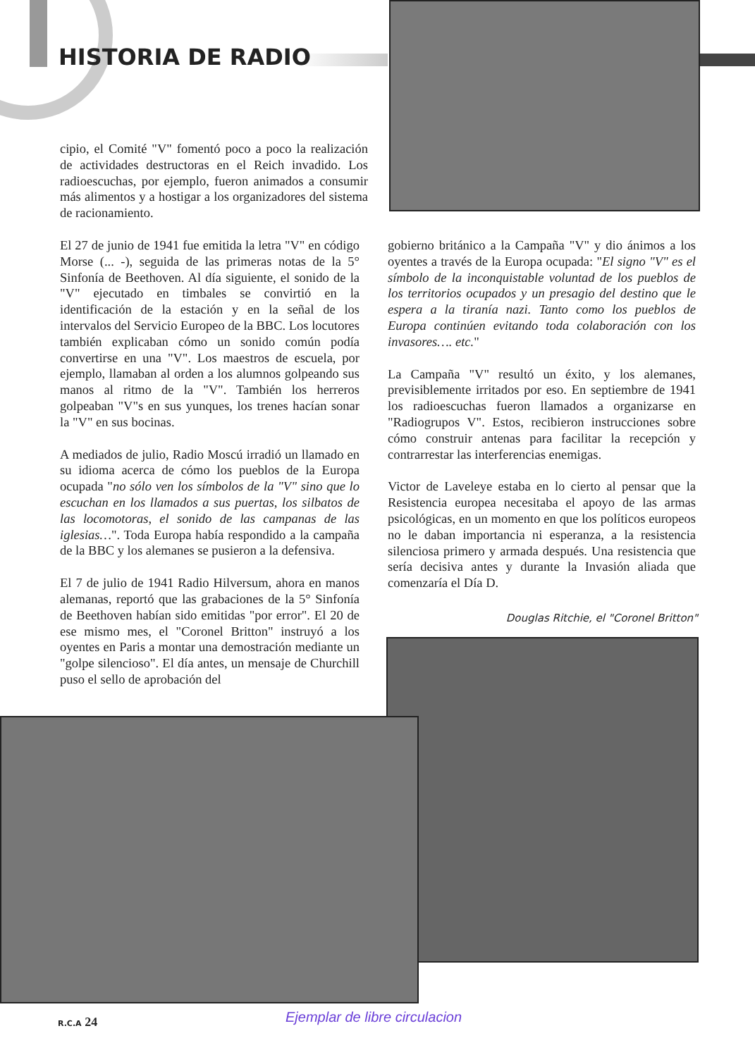HISTORIA DE RADIO
cipio, el Comité "V" fomentó poco a poco la realización de actividades destructoras en el Reich invadido. Los radioescuchas, por ejemplo, fueron animados a consumir más alimentos y a hostigar a los organizadores del sistema de racionamiento.
El 27 de junio de 1941 fue emitida la letra "V" en código Morse (... -), seguida de las primeras notas de la 5° Sinfonía de Beethoven. Al día siguiente, el sonido de la "V" ejecutado en timbales se convirtió en la identificación de la estación y en la señal de los intervalos del Servicio Europeo de la BBC. Los locutores también explicaban cómo un sonido común podía convertirse en una "V". Los maestros de escuela, por ejemplo, llamaban al orden a los alumnos golpeando sus manos al ritmo de la "V". También los herreros golpeaban "V"s en sus yunques, los trenes hacían sonar la "V" en sus bocinas.
A mediados de julio, Radio Moscú irradió un llamado en su idioma acerca de cómo los pueblos de la Europa ocupada "no sólo ven los símbolos de la "V" sino que lo escuchan en los llamados a sus puertas, los silbatos de las locomotoras, el sonido de las campanas de las iglesias…". Toda Europa había respondido a la campaña de la BBC y los alemanes se pusieron a la defensiva.
El 7 de julio de 1941 Radio Hilversum, ahora en manos alemanas, reportó que las grabaciones de la 5° Sinfonía de Beethoven habían sido emitidas "por error". El 20 de ese mismo mes, el "Coronel Britton" instruyó a los oyentes en Paris a montar una demostración mediante un "golpe silencioso". El día antes, un mensaje de Churchill puso el sello de aprobación del
gobierno británico a la Campaña "V" y dio ánimos a los oyentes a través de la Europa ocupada: "El signo "V" es el símbolo de la inconquistable voluntad de los pueblos de los territorios ocupados y un presagio del destino que le espera a la tiranía nazi. Tanto como los pueblos de Europa continúen evitando toda colaboración con los invasores…. etc."
La Campaña "V" resultó un éxito, y los alemanes, previsiblemente irritados por eso. En septiembre de 1941 los radioescuchas fueron llamados a organizarse en "Radiogrupos V". Estos, recibieron instrucciones sobre cómo construir antenas para facilitar la recepción y contrarrestar las interferencias enemigas.
Victor de Laveleye estaba en lo cierto al pensar que la Resistencia europea necesitaba el apoyo de las armas psicológicas, en un momento en que los políticos europeos no le daban importancia ni esperanza, a la resistencia silenciosa primero y armada después. Una resistencia que sería decisiva antes y durante la Invasión aliada que comenzaría el Día D.
Douglas Ritchie, el "Coronel Britton"
R.C.A 24 Ejemplar de libre circulacion